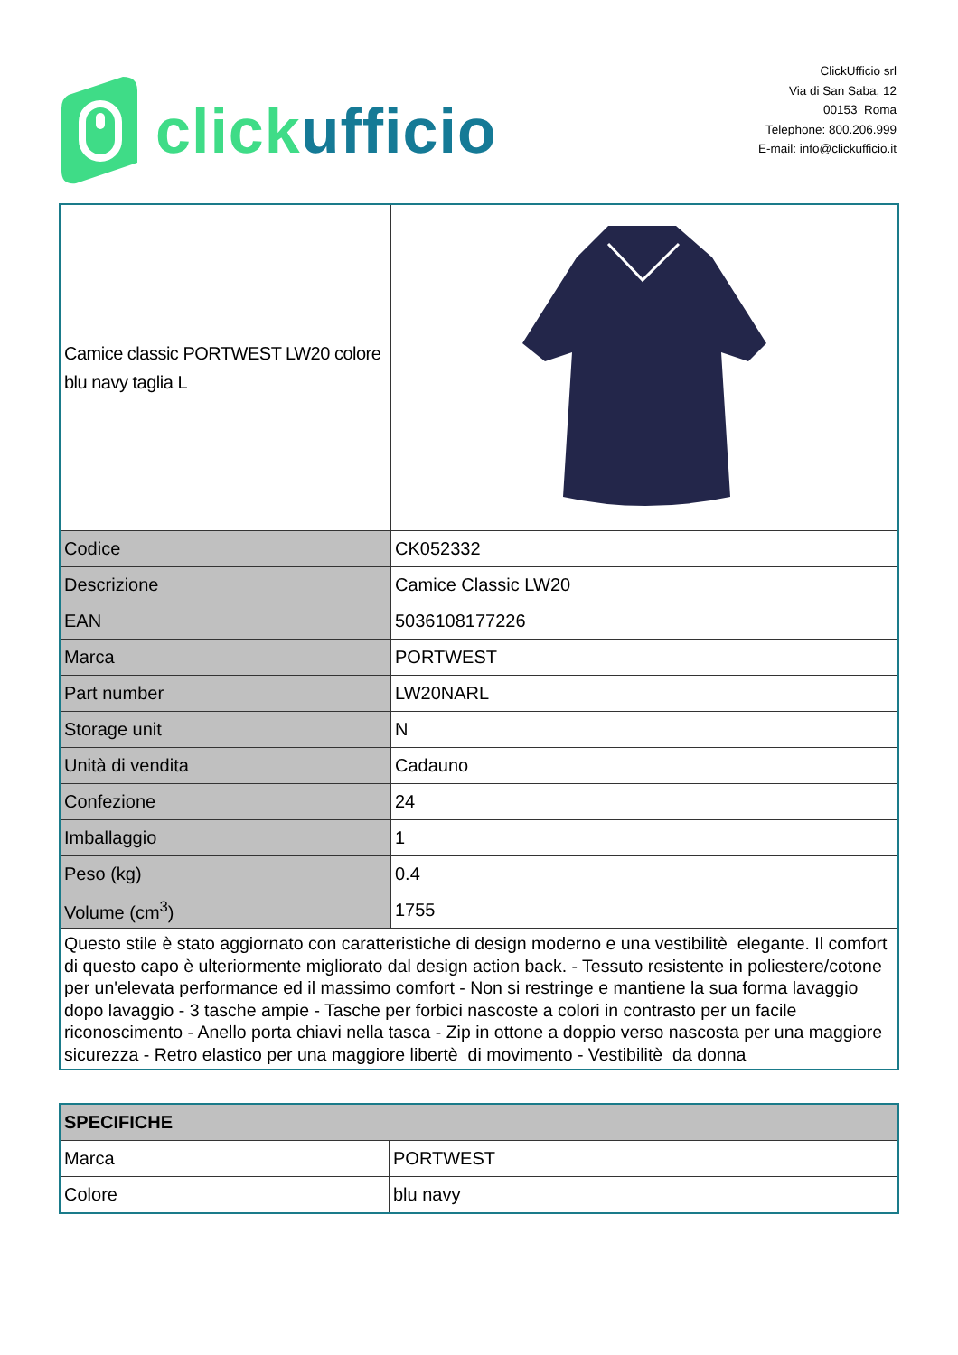click ufficio
ClickUfficio srl
Via di San Saba, 12
00153 Roma
Telephone: 800.206.999
E-mail: info@clickufficio.it
| Camice classic PORTWEST LW20 colore blu navy taglia L | |
| Codice | CK052332 |
| Descrizione | Camice Classic LW20 |
| EAN | 5036108177226 |
| Marca | PORTWEST |
| Part number | LW20NARL |
| Storage unit | N |
| Unità di vendita | Cadauno |
| Confezione | 24 |
| Imballaggio | 1 |
| Peso (kg) | 0.4 |
| Volume (cm<sup>3</sup>) | 1755 |
| Questo stile è stato aggiornato con caratteristiche di design moderno e una vestibilitè elegante. Il comfort di questo capo è ulteriormente migliorato dal design action back. - Tessuto resistente in poliestere/cotone per un'elevata performance ed il massimo comfort - Non si restringe e mantiene la sua forma lavaggio dopo lavaggio - 3 tasche ampie - Tasche per forbici nascoste a colori in contrasto per un facile riconoscimento - Anello porta chiavi nella tasca - Zip in ottone a doppio verso nascosta per una maggiore sicurezza - Retro elastico per una maggiore libertè di movimento - Vestibilitè da donna | |
| SPECIFICHE | |
| Marca | PORTWEST |
| Colore | blu navy |